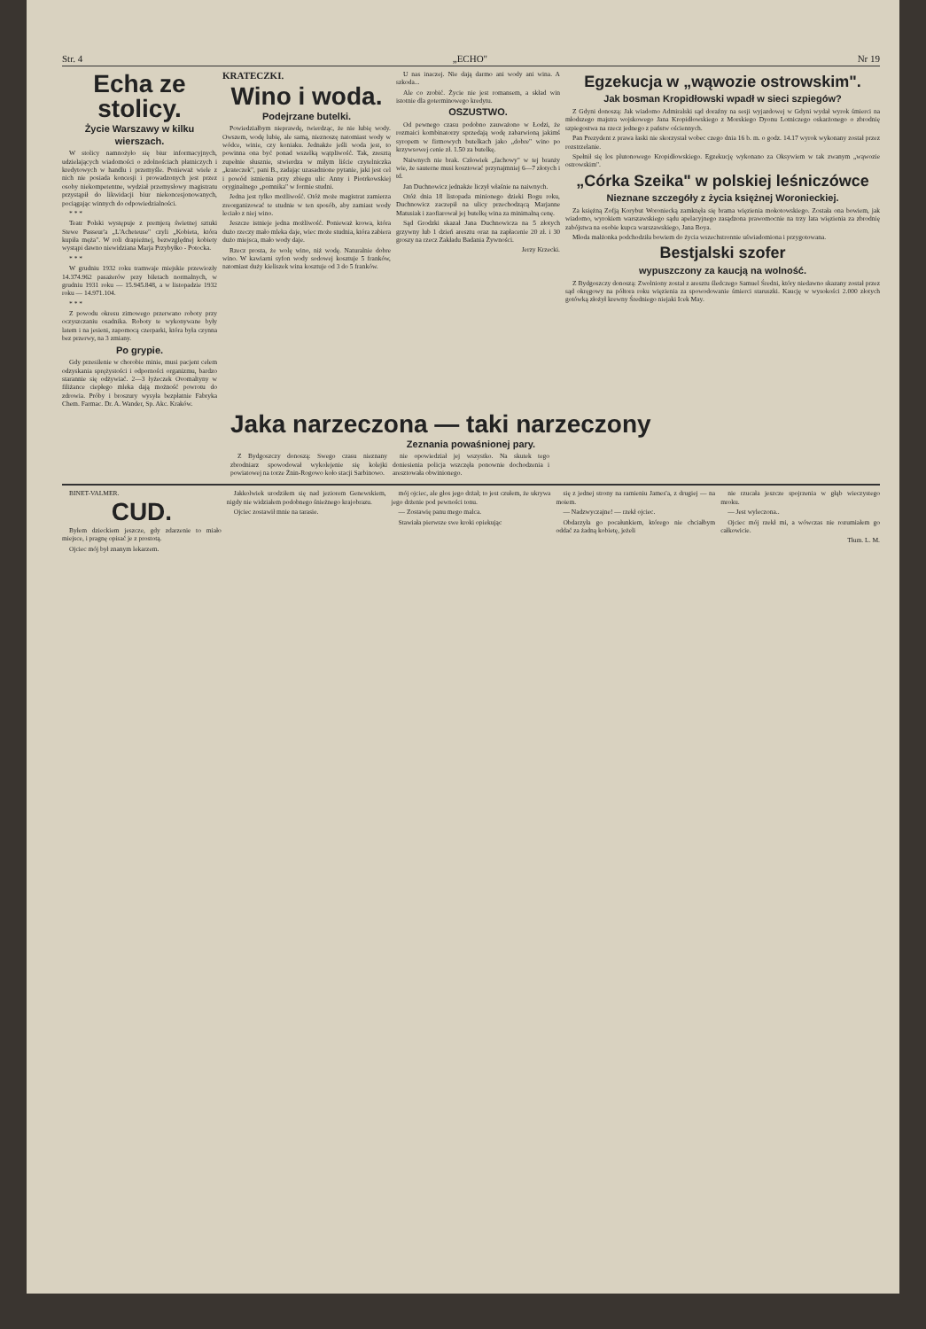Str. 4 „ECHO" Nr 19
Echa ze stolicy.
Życie Warszawy w kilku wierszach.
W stolicy namnożyło się biur informacyjnych, udzielających wiadomości o zdolnościach płatniczych i kredytowych w handlu i przemyśle. Ponieważ wiele z nich nie posiada koncesji i prowadzonych jest przez osoby niekompetentne, wydział przemysłowy magistratu przystąpił do likwidacji biur niekoncesjonowanych, pociągając winnych do odpowiedzialności.
* * *
Teatr Polski występuje z premjerą świetnej sztuki Stewe Passeur'a „L'Acheteuse" czyli „Kobieta, która kupiła męża". W roli drapieżnej, bezwzględnej kobiety wystąpi dawno niewidziana Marja Przybyłko - Potocka.
* * *
W grudniu 1932 roku tramwaje miejskie przewiozły 14.374.962 pasażerów przy biletach normalnych, w grudniu 1931 roku — 15.945.848, a w listopadzie 1932 roku — 14.971.104.
* * *
Z powodu okresu zimowego przerwano roboty przy oczyszczaniu osadnika. Roboty te wykonywane były latem i na jesieni, zapomocą czerparki, która była czynna bez przerwy, na 3 zmiany.
Po grypie.
Gdy przesilenie w chorobie minie, musi pacjent celem odzyskania sprężystości i odporności organizmu, bardzo starannie się odżywiać. 2—3 łyżeczek Ovomaltyny w filiżance ciepłego mleka dają możność powrotu do zdrowia. Próby i broszury wysyła bezpłatnie Fabryka Chem. Farmac. Dr. A. Wander, Sp. Akc. Kraków.
KRATECZKI.
Wino i woda.
Podejrzane butelki.
Powiedziałbym nieprawdę, twierdząc, że nie lubię wody. Owszem, wodę lubię, ale samą, nieznoszę natomiast wody w wódce, winie, czy koniaku. Jednakże jeśli woda jest, to powinna ona być ponad wszelką wątpliwość. Tak, zresztą zupełnie słusznie, stwierdza w miłym liście czytelniczka „krateczek", pani B., zadając uzasadnione pytanie, jaki jest cel i powód istnienia przy zbiegu ulic Anny i Piotrkowskiej oryginalnego „pomnika" w formie studni.
Jedna jest tylko możliwość. Otóż może magistrat zamierza zreorganizować te studnie w ten sposób, aby zamiast wody leciało z niej wino.
Jeszcze istnieje jedna możliwość. Ponieważ krowa, która dużo rzeczy mało mleka daje, wiec może studnia, która zabiera dużo miejsca, mało wody daje.
Rzecz prosta, że wolę wino, niż wodę. Naturalnie dobre wino. W kawiarni syfon wody sodowej kosztuje 5 franków, natomiast duży kieliszek wina kosztuje od 3 do 5 franków.
U nas inaczej. Nie dają darmo ani wody ani wina. A szkoda...
Ale co zrobić. Życie nie jest romansem, a skład win istotnie dla goterminowego kredytu.
OSZUSTWO.
Od pewnego czasu podobno zauważono w Łodzi, że rozmaici kombinatorzy sprzedają wodę zabarwioną jakimś syropem w firmowych butelkach jako „dobre" wino po krzywsowej cenie zł. 1.50 za butelkę.
Naiwnych nie brak. Człowiek „fachowy" w tej branży wie, że sauterne musi kosztować przynajmniej 6—7 złotych i td.
Jan Duchnowicz jednakże liczył właśnie na naiwnych.
Otóż dnia 18 listopada minionego dzieki Bogu roku, Duchnowicz zaczepił na ulicy przechodzącą Marjanne Matusiak i zaofiarował jej butelkę wina za minimalną cenę.
Sąd Grodzki skazał Jana Duchnowicza na 5 złotych grzywny lub 1 dzień aresztu oraz na zapłacenie 20 zł. i 30 groszy na rzecz Zakładu Badania Żywności.
Jerzy Krzecki.
Egzekucja w „wąwozie ostrowskim".
Jak bosman Kropidłowski wpadł w sieci szpiegów?
Z Gdyni donoszą: Jak wiadomo Admiralski sąd doraźny na sesji wyjazdowej w Gdyni wydał wyrok śmierci na młodszego majstra wojskowego Jana Kropidłowskiego z Morskiego Dyonu Lotniczego oskarżonego o zbrodnię szpiegostwa na rzecz jednego z państw ościennych.
Pan Prezydent z prawa łaski nie skorzystał wobec czego dnia 16 b. m. o godz. 14.17 wyrok wykonany został przez rozstrzelanie.
Spełnił się los plutonowego Kropidłowskiego. Egzekucję wykonano za Oksywiem w tak zwanym „wąwozie ostrowskim".
„Córka Szeika" w polskiej leśniczówce
Nieznane szczegóły z życia księżnej Woronieckiej.
Za księżną Zofją Korybut Woroniecką zamknęła się brama więzienia mokotowskiego. Została ona bowiem, jak wiadomo, wyrokiem warszawskiego sądu apelacyjnego zasądzona prawomocnie na trzy lata więzienia za zbrodnię zabójstwa na osobie kupca warszawskiego, Jana Boya.
Młoda małżonka podchodziła bowiem do życia wszechstronnie uświadomiona i przygotowana.
Bestjalski szofer
wypuszczony za kaucją na wolność.
Z Bydgoszczy donoszą: Zwolniony został z aresztu śledczego Samuel Średni, który niedawno skazany został przez sąd okręgowy na półtora roku więzienia za spowodowanie śmierci staruszki. Kaucję w wysokości 2.000 złotych gotówką złożył krewny Średniego niejaki Icek May.
Jaka narzeczona — taki narzeczony
Zeznania powaśnionej pary.
Z Bydgoszczy donoszą: Swego czasu nieznany zbrodniarz spowodował wykolejenie się kolejki powiatowej na torze Żnin-Rogowo koło stacji Sarbinowo.
nie opowiedział jej wszystko. Na skutek tego doniesienia policja wszczęła ponownie dochodzenia i aresztowała obwinionego.
BINET-VALMER.
CUD.
Byłem dzieckiem jeszcze, gdy zdarzenie to miało miejsce, i pragnę opisać je z prostotą.
Ojciec mój był znanym lekarzem.
Jakkolwiek urodziłem się nad jeziorem Genewskiem, nigdy nie widziałem podobnego śnieżnego krajobrazu.
Ojciec zostawił mnie na tarasie.
mój ojciec, ale głos jego drżał; to jest czułem, że ukrywa jego drżenie pod pewności tonu.
— Zostawię panu mego malca.
Stawiała pierwsze swe kroki opiekując
się z jednej strony na ramieniu James'a, z drugiej — na moiem.
— Nadzwyczajne! — rzekł ojciec.
Obdarzyła go pocałunkiem, którego nie chciałbym oddać za żadną kobietę, jeżeli
nie rzucała jeszcze spojrzenia w głąb wieczystego mroku.
— Jest wyleczona..
Ojciec mój rzekł mi, a wówczas nie rozumiałem go całkowicie.
Tłum. L. M.